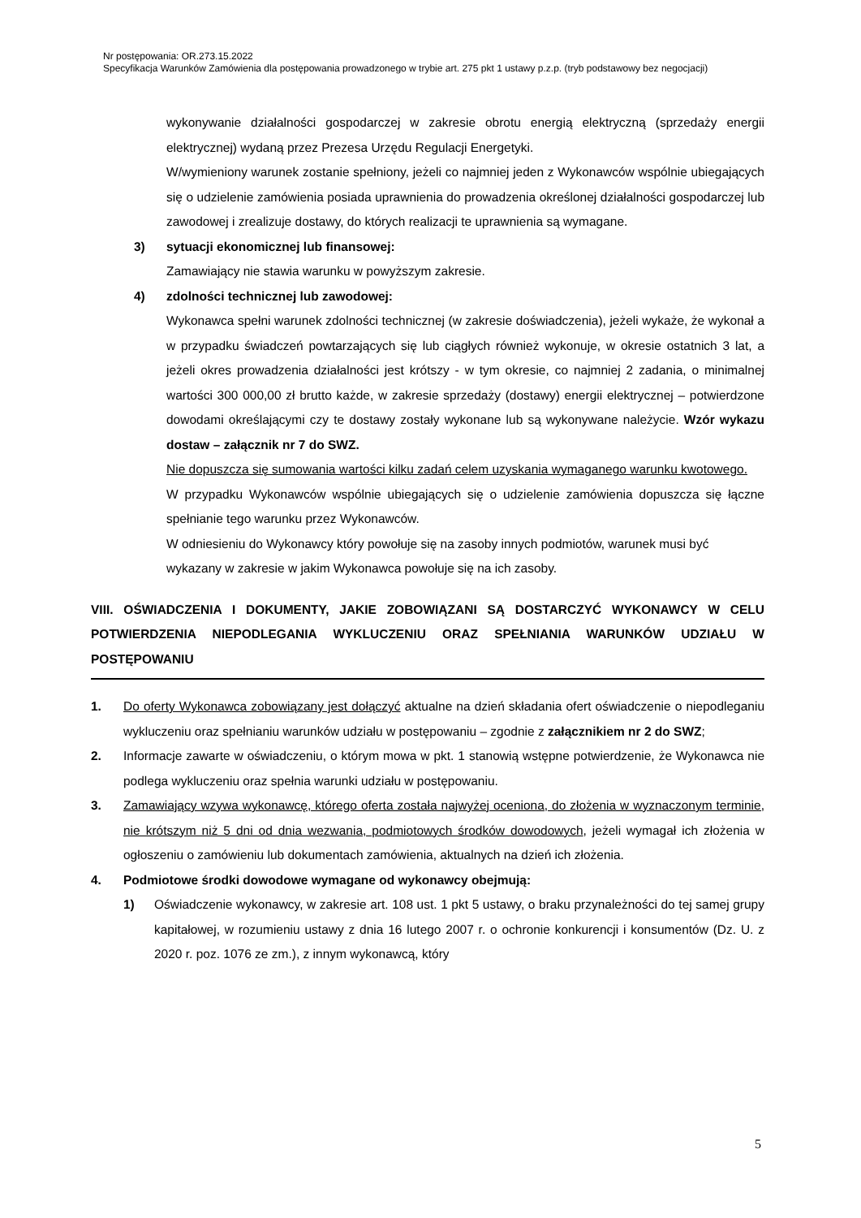Nr postępowania: OR.273.15.2022
Specyfikacja Warunków Zamówienia dla postępowania prowadzonego w trybie art. 275 pkt 1 ustawy p.z.p. (tryb podstawowy bez negocjacji)
wykonywanie działalności gospodarczej w zakresie obrotu energią elektryczną (sprzedaży energii elektrycznej) wydaną przez Prezesa Urzędu Regulacji Energetyki.
W/wymieniony warunek zostanie spełniony, jeżeli co najmniej jeden z Wykonawców wspólnie ubiegających się o udzielenie zamówienia posiada uprawnienia do prowadzenia określonej działalności gospodarczej lub zawodowej i zrealizuje dostawy, do których realizacji te uprawnienia są wymagane.
3) sytuacji ekonomicznej lub finansowej:
Zamawiający nie stawia warunku w powyższym zakresie.
4) zdolności technicznej lub zawodowej:
Wykonawca spełni warunek zdolności technicznej (w zakresie doświadczenia), jeżeli wykaże, że wykonał a w przypadku świadczeń powtarzających się lub ciągłych również wykonuje, w okresie ostatnich 3 lat, a jeżeli okres prowadzenia działalności jest krótszy - w tym okresie, co najmniej 2 zadania, o minimalnej wartości 300 000,00 zł brutto każde, w zakresie sprzedaży (dostawy) energii elektrycznej – potwierdzone dowodami określającymi czy te dostawy zostały wykonane lub są wykonywane należycie. Wzór wykazu dostaw – załącznik nr 7 do SWZ.
Nie dopuszcza się sumowania wartości kilku zadań celem uzyskania wymaganego warunku kwotowego.
W przypadku Wykonawców wspólnie ubiegających się o udzielenie zamówienia dopuszcza się łączne spełnianie tego warunku przez Wykonawców.
W odniesieniu do Wykonawcy który powołuje się na zasoby innych podmiotów, warunek musi być wykazany w zakresie w jakim Wykonawca powołuje się na ich zasoby.
VIII. OŚWIADCZENIA I DOKUMENTY, JAKIE ZOBOWIĄZANI SĄ DOSTARCZYĆ WYKONAWCY W CELU POTWIERDZENIA NIEPODLEGANIA WYKLUCZENIU ORAZ SPEŁNIANIA WARUNKÓW UDZIAŁU W POSTĘPOWANIU
1. Do oferty Wykonawca zobowiązany jest dołączyć aktualne na dzień składania ofert oświadczenie o niepodleganiu wykluczeniu oraz spełnianiu warunków udziału w postępowaniu – zgodnie z załącznikiem nr 2 do SWZ;
2. Informacje zawarte w oświadczeniu, o którym mowa w pkt. 1 stanowią wstępne potwierdzenie, że Wykonawca nie podlega wykluczeniu oraz spełnia warunki udziału w postępowaniu.
3. Zamawiający wzywa wykonawcę, którego oferta została najwyżej oceniona, do złożenia w wyznaczonym terminie, nie krótszym niż 5 dni od dnia wezwania, podmiotowych środków dowodowych, jeżeli wymagał ich złożenia w ogłoszeniu o zamówieniu lub dokumentach zamówienia, aktualnych na dzień ich złożenia.
4. Podmiotowe środki dowodowe wymagane od wykonawcy obejmują:
1) Oświadczenie wykonawcy, w zakresie art. 108 ust. 1 pkt 5 ustawy, o braku przynależności do tej samej grupy kapitałowej, w rozumieniu ustawy z dnia 16 lutego 2007 r. o ochronie konkurencji i konsumentów (Dz. U. z 2020 r. poz. 1076 ze zm.), z innym wykonawcą, który
5